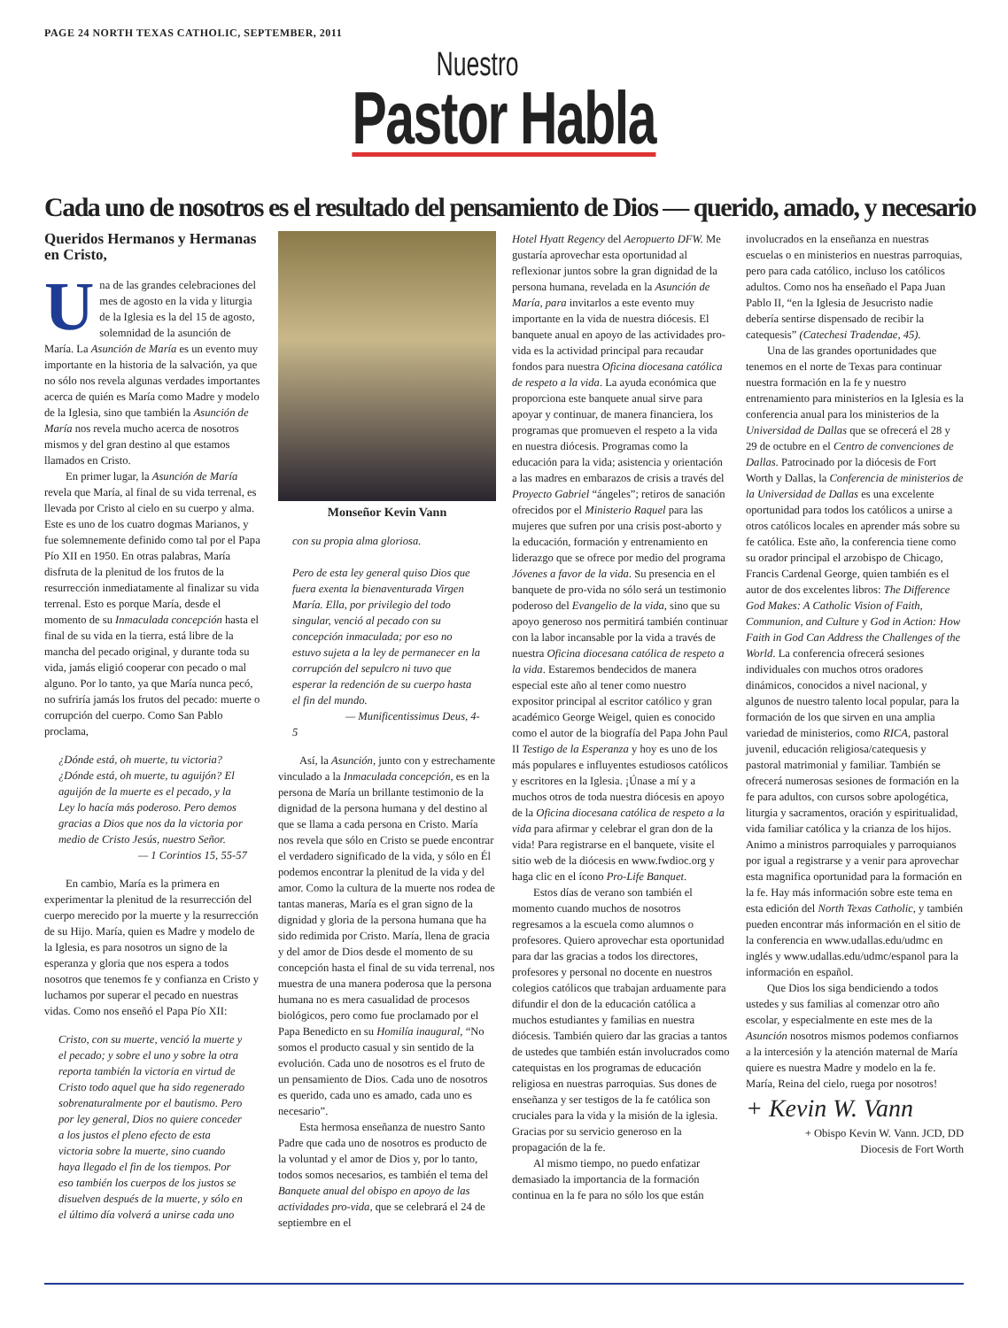PAGE 24 NORTH TEXAS CATHOLIC, SEPTEMBER, 2011
Nuestro
Pastor Habla
Cada uno de nosotros es el resultado del pensamiento de Dios — querido, amado, y necesario
Queridos Hermanos y Hermanas en Cristo,
Una de las grandes celebraciones del mes de agosto en la vida y liturgia de la Iglesia es la del 15 de agosto, solemnidad de la asunción de María. La Asunción de María es un evento muy importante en la historia de la salvación, ya que no sólo nos revela algunas verdades importantes acerca de quién es María como Madre y modelo de la Iglesia, sino que también la Asunción de María nos revela mucho acerca de nosotros mismos y del gran destino al que estamos llamados en Cristo.
En primer lugar, la Asunción de María revela que María, al final de su vida terrenal, es llevada por Cristo al cielo en su cuerpo y alma. Este es uno de los cuatro dogmas Marianos, y fue solemnemente definido como tal por el Papa Pío XII en 1950. En otras palabras, María disfruta de la plenitud de los frutos de la resurrección inmediatamente al finalizar su vida terrenal. Esto es porque María, desde el momento de su Inmaculada concepción hasta el final de su vida en la tierra, está libre de la mancha del pecado original, y durante toda su vida, jamás eligió cooperar con pecado o mal alguno. Por lo tanto, ya que María nunca pecó, no sufriría jamás los frutos del pecado: muerte o corrupción del cuerpo. Como San Pablo proclama,
¿Dónde está, oh muerte, tu victoria? ¿Dónde está, oh muerte, tu aguijón? El aguijón de la muerte es el pecado, y la Ley lo hacía más poderoso. Pero demos gracias a Dios que nos da la victoria por medio de Cristo Jesús, nuestro Señor.
— 1 Corintios 15, 55-57
En cambio, María es la primera en experimentar la plenitud de la resurrección del cuerpo merecido por la muerte y la resurrección de su Hijo. María, quien es Madre y modelo de la Iglesia, es para nosotros un signo de la esperanza y gloria que nos espera a todos nosotros que tenemos fe y confianza en Cristo y luchamos por superar el pecado en nuestras vidas. Como nos enseñó el Papa Pío XII:
Cristo, con su muerte, venció la muerte y el pecado; y sobre el uno y sobre la otra reporta también la victoria en virtud de Cristo todo aquel que ha sido regenerado sobrenaturalmente por el bautismo. Pero por ley general, Dios no quiere conceder a los justos el pleno efecto de esta victoria sobre la muerte, sino cuando haya llegado el fin de los tiempos. Por eso también los cuerpos de los justos se disuelven después de la muerte, y sólo en el último día volverá a unirse cada uno
Monseñor Kevin Vann
con su propia alma gloriosa.
Pero de esta ley general quiso Dios que fuera exenta la bienaventurada Virgen María. Ella, por privilegio del todo singular, venció al pecado con su concepción inmaculada; por eso no estuvo sujeta a la ley de permanecer en la corrupción del sepulcro ni tuvo que esperar la redención de su cuerpo hasta el fin del mundo.
— Munificentissimus Deus, 4-5
Así, la Asunción, junto con y estrechamente vinculado a la Inmaculada concepción, es en la persona de María un brillante testimonio de la dignidad de la persona humana y del destino al que se llama a cada persona en Cristo. María nos revela que sólo en Cristo se puede encontrar el verdadero significado de la vida, y sólo en Él podemos encontrar la plenitud de la vida y del amor. Como la cultura de la muerte nos rodea de tantas maneras, María es el gran signo de la dignidad y gloria de la persona humana que ha sido redimida por Cristo. María, llena de gracia y del amor de Dios desde el momento de su concepción hasta el final de su vida terrenal, nos muestra de una manera poderosa que la persona humana no es mera casualidad de procesos biológicos, pero como fue proclamado por el Papa Benedicto en su Homilía inaugural, “No somos el producto casual y sin sentido de la evolución. Cada uno de nosotros es el fruto de un pensamiento de Dios. Cada uno de nosotros es querido, cada uno es amado, cada uno es necesario”.
Esta hermosa enseñanza de nuestro Santo Padre que cada uno de nosotros es producto de la voluntad y el amor de Dios y, por lo tanto, todos somos necesarios, es también el tema del Banquete anual del obispo en apoyo de las actividades pro-vida, que se celebrará el 24 de septiembre en el
Hotel Hyatt Regency del Aeropuerto DFW. Me gustaría aprovechar esta oportunidad al reflexionar juntos sobre la gran dignidad de la persona humana, revelada en la Asunción de María, para invitarlos a este evento muy importante en la vida de nuestra diócesis. El banquete anual en apoyo de las actividades pro-vida es la actividad principal para recaudar fondos para nuestra Oficina diocesana católica de respeto a la vida. La ayuda económica que proporciona este banquete anual sirve para apoyar y continuar, de manera financiera, los programas que promueven el respeto a la vida en nuestra diócesis. Programas como la educación para la vida; asistencia y orientación a las madres en embarazos de crisis a través del Proyecto Gabriel “ángeles”; retiros de sanación ofrecidos por el Ministerio Raquel para las mujeres que sufren por una crisis post-aborto y la educación, formación y entrenamiento en liderazgo que se ofrece por medio del programa Jóvenes a favor de la vida. Su presencia en el banquete de pro-vida no sólo será un testimonio poderoso del Evangelio de la vida, sino que su apoyo generoso nos permitirá también continuar con la labor incansable por la vida a través de nuestra Oficina diocesana católica de respeto a la vida. Estaremos bendecidos de manera especial este año al tener como nuestro expositor principal al escritor católico y gran académico George Weigel, quien es conocido como el autor de la biografía del Papa John Paul II Testigo de la Esperanza y hoy es uno de los más populares e influyentes estudiosos católicos y escritores en la Iglesia. ¡Únase a mí y a muchos otros de toda nuestra diócesis en apoyo de la Oficina diocesana católica de respeto a la vida para afirmar y celebrar el gran don de la vida! Para registrarse en el banquete, visite el sitio web de la diócesis en www.fwdioc.org y haga clic en el ícono Pro-Life Banquet.
Estos días de verano son también el momento cuando muchos de nosotros regresamos a la escuela como alumnos o profesores. Quiero aprovechar esta oportunidad para dar las gracias a todos los directores, profesores y personal no docente en nuestros colegios católicos que trabajan arduamente para difundir el don de la educación católica a muchos estudiantes y familias en nuestra diócesis. También quiero dar las gracias a tantos de ustedes que también están involucrados como catequistas en los programas de educación religiosa en nuestras parroquias. Sus dones de enseñanza y ser testigos de la fe católica son cruciales para la vida y la misión de la iglesia. Gracias por su servicio generoso en la propagación de la fe.
Al mismo tiempo, no puedo enfatizar demasiado la importancia de la formación continua en la fe para no sólo los que están
involucrados en la enseñanza en nuestras escuelas o en ministerios en nuestras parroquias, pero para cada católico, incluso los católicos adultos. Como nos ha enseñado el Papa Juan Pablo II, “en la Iglesia de Jesucristo nadie debería sentirse dispensado de recibir la catequesis” (Catechesi Tradendae, 45).
Una de las grandes oportunidades que tenemos en el norte de Texas para continuar nuestra formación en la fe y nuestro entrenamiento para ministerios en la Iglesia es la conferencia anual para los ministerios de la Universidad de Dallas que se ofrecerá el 28 y 29 de octubre en el Centro de convenciones de Dallas. Patrocinado por la diócesis de Fort Worth y Dallas, la Conferencia de ministerios de la Universidad de Dallas es una excelente oportunidad para todos los católicos a unirse a otros católicos locales en aprender más sobre su fe católica. Este año, la conferencia tiene como su orador principal el arzobispo de Chicago, Francis Cardenal George, quien también es el autor de dos excelentes libros: The Difference God Makes: A Catholic Vision of Faith, Communion, and Culture y God in Action: How Faith in God Can Address the Challenges of the World. La conferencia ofrecerá sesiones individuales con muchos otros oradores dinámicos, conocidos a nivel nacional, y algunos de nuestro talento local popular, para la formación de los que sirven en una amplia variedad de ministerios, como RICA, pastoral juvenil, educación religiosa/catequesis y pastoral matrimonial y familiar. También se ofrecerá numerosas sesiones de formación en la fe para adultos, con cursos sobre apologética, liturgia y sacramentos, oración y espiritualidad, vida familiar católica y la crianza de los hijos. Animo a ministros parroquiales y parroquianos por igual a registrarse y a venir para aprovechar esta magnifica oportunidad para la formación en la fe. Hay más información sobre este tema en esta edición del North Texas Catholic, y también pueden encontrar más información en el sitio de la conferencia en www.udallas.edu/udmc en inglés y www.udallas.edu/udmc/espanol para la información en español.
Que Dios los siga bendiciendo a todos ustedes y sus familias al comenzar otro año escolar, y especialmente en este mes de la Asunción nosotros mismos podemos confiarnos a la intercesión y la atención maternal de María quiere es nuestra Madre y modelo en la fe. María, Reina del cielo, ruega por nosotros!
+ Kevin W. Vann
+ Obispo Kevin W. Vann. JCD, DD
Diocesis de Fort Worth